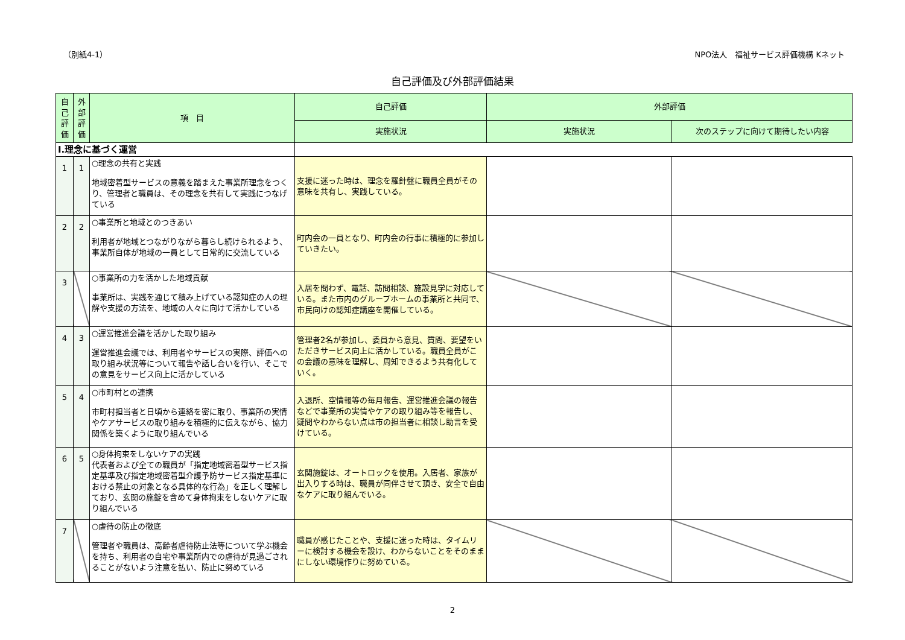（別紙4-1） NPO法人　福祉サービス評価機構 Kネット
自己評価及び外部評価結果
| 自己評価 | 外部評価 | 項 目 | 自己評価 | 外部評価 | |
| --- | --- | --- | --- | --- | --- |
| | | | 実施状況 | 実施状況 | 次のステップに向けて期待したい内容 |
| Ⅰ.理念に基づく運営 | | | | | |
| 1 | 1 | ○理念の共有と実践 地域密着型サービスの意義を踏まえた事業所理念をつくり、管理者と職員は、その理念を共有して実践につなげている | 支援に迷った時は、理念を羅針盤に職員全員がその意味を共有し、実践している。 | | |
| 2 | 2 | ○事業所と地域とのつきあい 利用者が地域とつながりながら暮らし続けられるよう、事業所自体が地域の一員として日常的に交流している | 町内会の一員となり、町内会の行事に積極的に参加していきたい。 | | |
| 3 | | ○事業所の力を活かした地域貢献 事業所は、実践を通じて積み上げている認知症の人の理解や支援の方法を、地域の人々に向けて活かしている | 入居を問わず、電話、訪問相談、施設見学に対応している。また市内のグループホームの事業所と共同で、市民向けの認知症講座を開催している。 | | |
| 4 | 3 | ○運営推進会議を活かした取り組み 運営推進会議では、利用者やサービスの実際、評価への取り組み状況等について報告や話し合いを行い、そこでの意見をサービス向上に活かしている | 管理者2名が参加し、委員から意見、質問、要望をいただきサービス向上に活かしている。職員全員がこの会議の意味を理解し、周知できるよう共有化していく。 | | |
| 5 | 4 | ○市町村との連携 市町村担当者と日頃から連絡を密に取り、事業所の実情やケアサービスの取り組みを積極的に伝えながら、協力関係を築くように取り組んでいる | 入退所、空情報等の毎月報告、運営推進会議の報告などで事業所の実情やケアの取り組み等を報告し、疑問やわからない点は市の担当者に相談し助言を受けている。 | | |
| 6 | 5 | ○身体拘束をしないケアの実践 代表者および全ての職員が「指定地域密着型サービス指定基準及び指定地域密着型介護予防サービス指定基準における禁止の対象となる具体的な行為」を正しく理解しており、玄関の施錠を含めて身体拘束をしないケアに取り組んでいる | 玄関施錠は、オートロックを使用。入居者、家族が出入りする時は、職員が同伴させて頂き、安全で自由なケアに取り組んでいる。 | | |
| 7 | | ○虐待の防止の徹底 管理者や職員は、高齢者虐待防止法等について学ぶ機会を持ち、利用者の自宅や事業所内での虐待が見過ごされることがないよう注意を払い、防止に努めている | 職員が感じたことや、支援に迷った時は、タイムリーに検討する機会を設け、わからないことをそのままにしない環境作りに努めている。 | | |
2